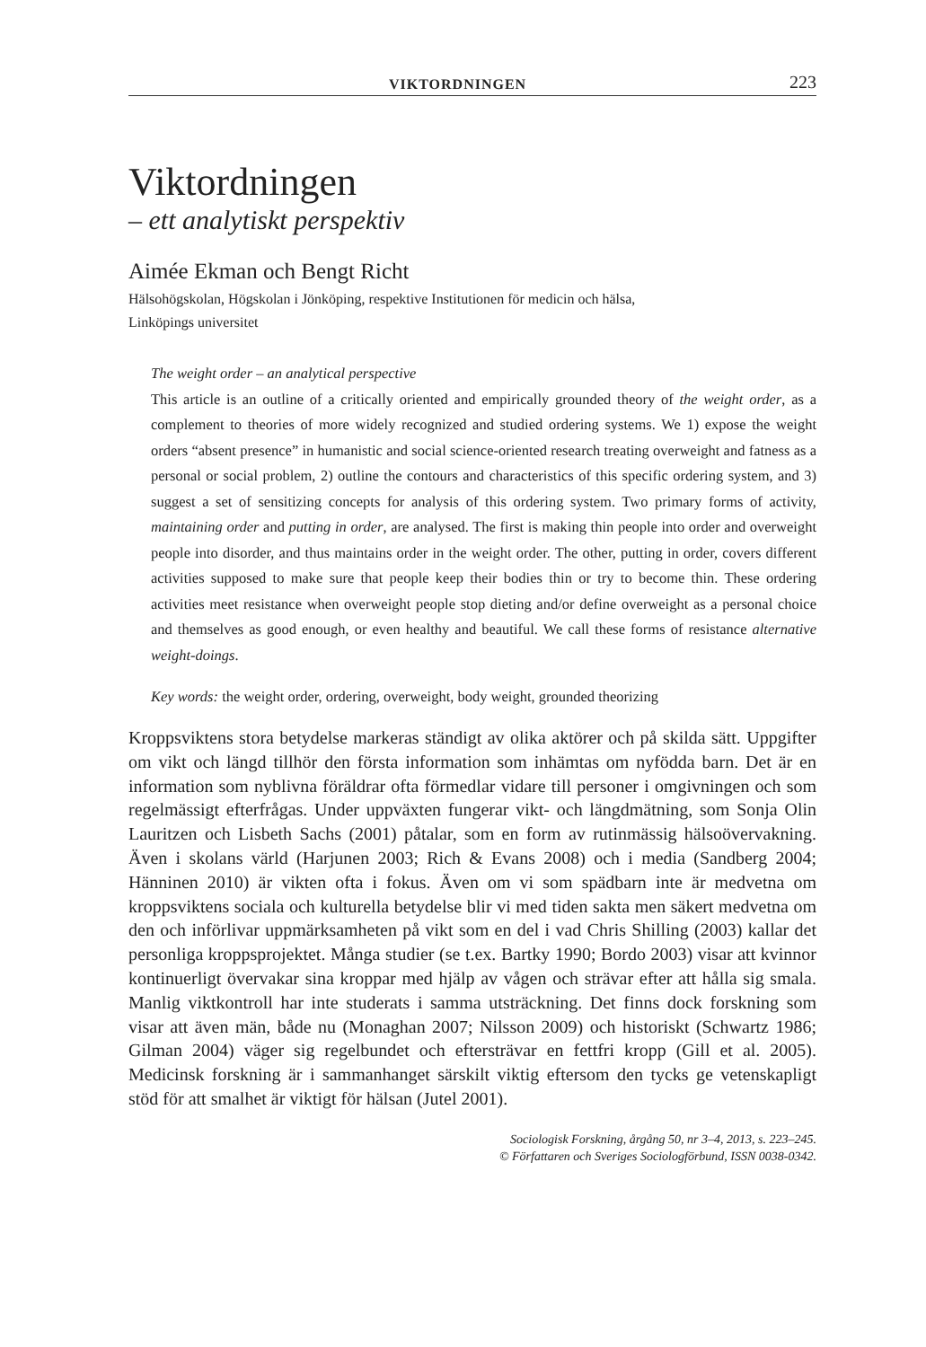VIKTORDNINGEN 223
Viktordningen
– ett analytiskt perspektiv
Aimée Ekman och Bengt Richt
Hälsohögskolan, Högskolan i Jönköping, respektive Institutionen för medicin och hälsa,
Linköpings universitet
The weight order – an analytical perspective
This article is an outline of a critically oriented and empirically grounded theory of the weight order, as a complement to theories of more widely recognized and studied ordering systems. We 1) expose the weight orders “absent presence” in humanistic and social science-oriented research treating overweight and fatness as a personal or social problem, 2) outline the contours and characteristics of this specific ordering system, and 3) suggest a set of sensitizing concepts for analysis of this ordering system. Two primary forms of activity, maintaining order and putting in order, are analysed. The first is making thin people into order and overweight people into disorder, and thus maintains order in the weight order. The other, putting in order, covers different activities supposed to make sure that people keep their bodies thin or try to become thin. These ordering activities meet resistance when overweight people stop dieting and/or define overweight as a personal choice and themselves as good enough, or even healthy and beautiful. We call these forms of resistance alternative weight-doings.
Key words: the weight order, ordering, overweight, body weight, grounded theorizing
Kroppsviktens stora betydelse markeras ständigt av olika aktörer och på skilda sätt. Uppgifter om vikt och längd tillhör den första information som inhämtas om nyfödda barn. Det är en information som nyblivna föräldrar ofta förmedlar vidare till personer i omgivningen och som regelmässigt efterfrågas. Under uppväxten fungerar vikt- och längdmätning, som Sonja Olin Lauritzen och Lisbeth Sachs (2001) påtalar, som en form av rutinmässig hälsoövervakning. Även i skolans värld (Harjunen 2003; Rich & Evans 2008) och i media (Sandberg 2004; Hänninen 2010) är vikten ofta i fokus. Även om vi som spädbarn inte är medvetna om kroppsviktens sociala och kulturella betydelse blir vi med tiden sakta men säkert medvetna om den och införlivar uppmärksamheten på vikt som en del i vad Chris Shilling (2003) kallar det personliga kroppsprojektet. Många studier (se t.ex. Bartky 1990; Bordo 2003) visar att kvinnor kontinuerligt övervakar sina kroppar med hjälp av vågen och strävar efter att hålla sig smala. Manlig viktkontroll har inte studerats i samma utsträckning. Det finns dock forskning som visar att även män, både nu (Monaghan 2007; Nilsson 2009) och historiskt (Schwartz 1986; Gilman 2004) väger sig regelbundet och eftersträvar en fettfri kropp (Gill et al. 2005). Medicinsk forskning är i sammanhanget särskilt viktig eftersom den tycks ge vetenskapligt stöd för att smalhet är viktigt för hälsan (Jutel 2001).
Sociologisk Forskning, årgång 50, nr 3–4, 2013, s. 223–245.
© Författaren och Sveriges Sociologförbund, ISSN 0038-0342.